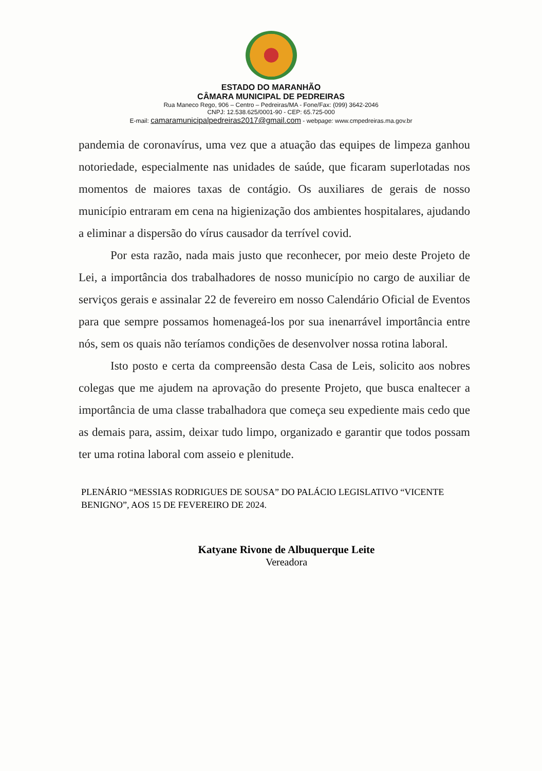ESTADO DO MARANHÃO
CÂMARA MUNICIPAL DE PEDREIRAS
Rua Maneco Rego, 906 – Centro – Pedreiras/MA - Fone/Fax: (099) 3642-2046
CNPJ: 12.538.625/0001-90 - CEP: 65.725-000
E-mail: camaramunicipalpedreiras2017@gmail.com - webpage: www.cmpedreiras.ma.gov.br
pandemia de coronavírus, uma vez que a atuação das equipes de limpeza ganhou notoriedade, especialmente nas unidades de saúde, que ficaram superlotadas nos momentos de maiores taxas de contágio. Os auxiliares de gerais de nosso município entraram em cena na higienização dos ambientes hospitalares, ajudando a eliminar a dispersão do vírus causador da terrível covid.
Por esta razão, nada mais justo que reconhecer, por meio deste Projeto de Lei, a importância dos trabalhadores de nosso município no cargo de auxiliar de serviços gerais e assinalar 22 de fevereiro em nosso Calendário Oficial de Eventos para que sempre possamos homenageá-los por sua inenarrável importância entre nós, sem os quais não teríamos condições de desenvolver nossa rotina laboral.
Isto posto e certa da compreensão desta Casa de Leis, solicito aos nobres colegas que me ajudem na aprovação do presente Projeto, que busca enaltecer a importância de uma classe trabalhadora que começa seu expediente mais cedo que as demais para, assim, deixar tudo limpo, organizado e garantir que todos possam ter uma rotina laboral com asseio e plenitude.
PLENÁRIO “MESSIAS RODRIGUES DE SOUSA” DO PALÁCIO LEGISLATIVO “VICENTE BENIGNO”, AOS 15 DE FEVEREIRO DE 2024.
Katyane Rivone de Albuquerque Leite
Vereadora